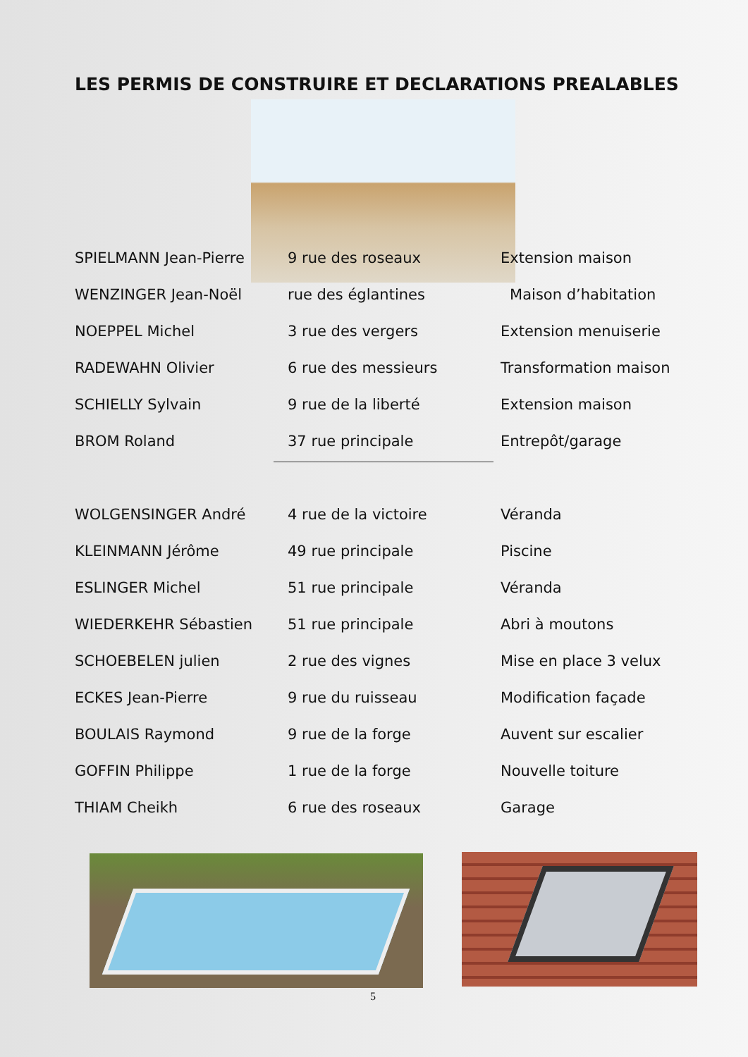LES PERMIS DE CONSTRUIRE ET DECLARATIONS PREALABLES
| SPIELMANN Jean-Pierre | 9 rue des roseaux | Extension maison |
| WENZINGER Jean-Noël | rue des églantines Maison d’habitation | |
| NOEPPEL Michel | 3 rue des vergers | Extension menuiserie |
| RADEWAHN Olivier | 6 rue des messieurs | Transformation maison |
| SCHIELLY Sylvain | 9 rue de la liberté | Extension maison |
| BROM Roland | 37 rue principale | Entrepôt/garage |
| WOLGENSINGER André | 4 rue de la victoire | Véranda |
| KLEINMANN Jérôme | 49 rue principale | Piscine |
| ESLINGER Michel | 51 rue principale | Véranda |
| WIEDERKEHR Sébastien | 51 rue principale | Abri à moutons |
| SCHOEBELEN julien | 2 rue des vignes | Mise en place 3 velux |
| ECKES Jean-Pierre | 9 rue du ruisseau | Modification façade |
| BOULAIS Raymond | 9 rue de la forge | Auvent sur escalier |
| GOFFIN Philippe | 1 rue de la forge | Nouvelle toiture |
| THIAM Cheikh | 6 rue des roseaux | Garage |
5